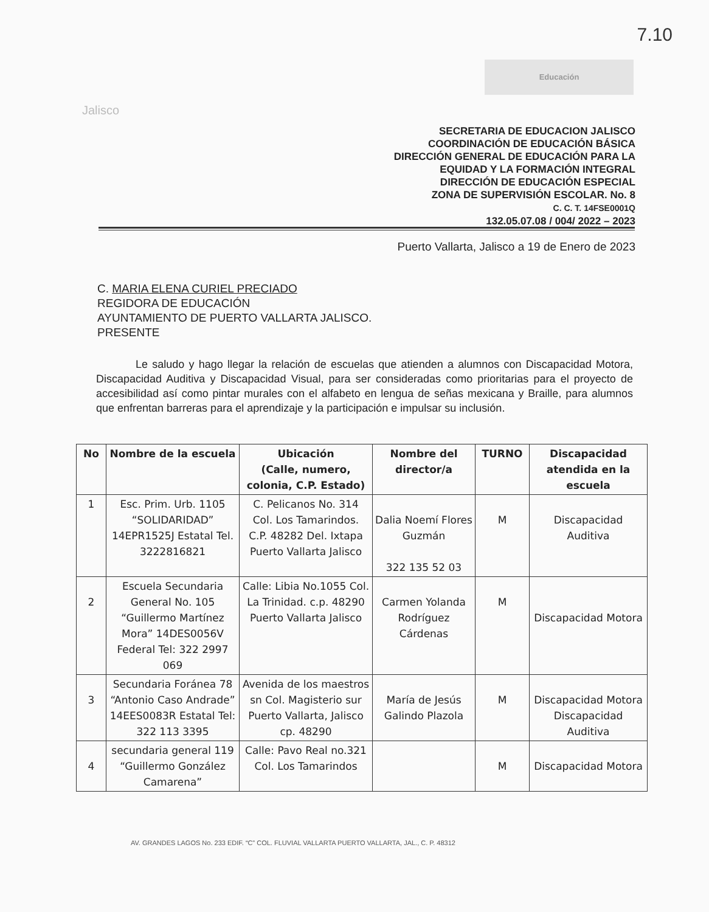7.10
Jalisco
Educación
SECRETARIA DE EDUCACION JALISCO
COORDINACIÓN DE EDUCACIÓN BÁSICA
DIRECCIÓN GENERAL DE EDUCACIÓN PARA LA
EQUIDAD Y LA FORMACIÓN INTEGRAL
DIRECCIÓN DE EDUCACIÓN ESPECIAL
ZONA DE SUPERVISIÓN ESCOLAR. No. 8
C. C. T. 14FSE0001Q
132.05.07.08 / 004/ 2022 – 2023
Puerto Vallarta, Jalisco a 19 de Enero de 2023
C. MARIA ELENA CURIEL PRECIADO
REGIDORA DE EDUCACIÓN
AYUNTAMIENTO DE PUERTO VALLARTA JALISCO.
PRESENTE
Le saludo y hago llegar la relación de escuelas que atienden a alumnos con Discapacidad Motora, Discapacidad Auditiva y Discapacidad Visual, para ser consideradas como prioritarias para el proyecto de accesibilidad así como pintar murales con el alfabeto en lengua de señas mexicana y Braille, para alumnos que enfrentan barreras para el aprendizaje y la participación e impulsar su inclusión.
| No | Nombre de la escuela | Ubicación (Calle, numero, colonia, C.P. Estado) | Nombre del director/a | TURNO | Discapacidad atendida en la escuela |
| --- | --- | --- | --- | --- | --- |
| 1 | Esc. Prim. Urb. 1105 “SOLIDARIDAD” 14EPR1525J Estatal Tel. 3222816821 | C. Pelicanos No. 314 Col. Los Tamarindos. C.P. 48282 Del. Ixtapa Puerto Vallarta Jalisco | Dalia Noemí Flores Guzmán 322 135 52 03 | M | Discapacidad Auditiva |
| 2 | Escuela Secundaria General No. 105 “Guillermo Martínez Mora” 14DES0056V Federal Tel: 322 2997 069 | Calle: Libia No.1055 Col. La Trinidad. c.p. 48290 Puerto Vallarta Jalisco | Carmen Yolanda Rodríguez Cárdenas | M | Discapacidad Motora |
| 3 | Secundaria Foránea 78 “Antonio Caso Andrade” 14EES0083R Estatal Tel: 322 113 3395 | Avenida de los maestros sn Col. Magisterio sur Puerto Vallarta, Jalisco cp. 48290 | María de Jesús Galindo Plazola | M | Discapacidad Motora Discapacidad Auditiva |
| 4 | secundaria general 119 “Guillermo González Camarena” | Calle: Pavo Real no.321 Col. Los Tamarindos | | M | Discapacidad Motora |
AV. GRANDES LAGOS No. 233 EDIF. “C” COL. FLUVIAL VALLARTA PUERTO VALLARTA, JAL., C. P. 48312